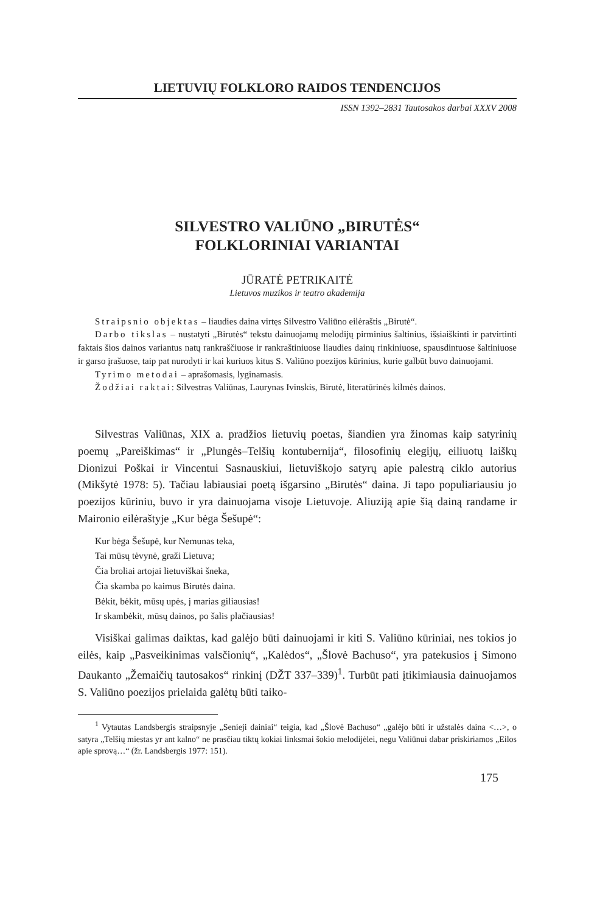LIETUVIŲ FOLKLORO RAIDOS TENDENCIJOS
ISSN 1392–2831 Tautosakos darbai XXXV 2008
SILVESTRO VALIŪNO „BIRUTĖS“
FOLKLORINIAI VARIANTAI
JŪRATĖ PETRIKAITĖ
Lietuvos muzikos ir teatro akademija
Straipsnio objektas – liaudies daina virtęs Silvestro Valiūno eilėraštis „Birutė“.
Darbo tikslas – nustatyti „Birutės“ tekstu dainuojamų melodijų pirminius šaltinius, išsiaiškinti ir patvirtinti faktais šios dainos variantus natų rankraščiuose ir rankraštiniuose liaudies dainų rinkiniuose, spausdintuose šaltiniuose ir garso įrašuose, taip pat nurodyti ir kai kuriuos kitus S. Valiūno poezijos kūrinius, kurie galbūt buvo dainuojami.
Tyrimo metodai – aprašomasis, lyginamasis.
Žodžiai raktai: Silvestras Valiūnas, Laurynas Ivinskis, Birutė, literatūrinės kilmės dainos.
Silvestras Valiūnas, XIX a. pradžios lietuvių poetas, šiandien yra žinomas kaip satyrinių poemų „Pareiškimas“ ir „Plungės–Telšių kontubernija“, filosofinių elegijų, eiliuotų laiškų Dionizui Poškai ir Vincentui Sasnauskiui, lietuviškojo satyrų apie palestrą ciklo autorius (Mikšytė 1978: 5). Tačiau labiausiai poetą išgarsino „Birutės“ daina. Ji tapo populiariausiu jo poezijos kūriniu, buvo ir yra dainuojama visoje Lietuvoje. Aliuziją apie šią dainą randame ir Maironio eilėraštyje „Kur bėga Šešupė“:
Kur bėga Šešupė, kur Nemunas teka,
Tai mūsų tėvynė, graži Lietuva;
Čia broliai artojai lietuviškai šneka,
Čia skamba po kaimus Birutės daina.
Bėkit, bėkit, mūsų upės, į marias giliausias!
Ir skambėkit, mūsų dainos, po šalis plačiausias!
Visiškai galimas daiktas, kad galėjo būti dainuojami ir kiti S. Valiūno kūriniai, nes tokios jo eilės, kaip „Pasveikinimas valsčionių“, „Kalėdos“, „Šlovė Bachuso“, yra patekusios į Simono Daukanto „Žemaičių tautosakos“ rinkinį (DŽT 337–339)<sup>1</sup>. Turbūt pati įtikimiausia dainuojamos S. Valiūno poezijos prielaida galėtų būti taiko-
<sup>1</sup> Vytautas Landsbergis straipsnyje „Senieji dainiai“ teigia, kad „Šlovė Bachuso“ „galėjo būti ir užstalės daina <…>, o satyra „Telšių miestas yr ant kalno“ ne prasčiau tiktų kokiai linksmai šokio melodijėlei, negu Valiūnui dabar priskiriamos „Eilos apie sprovą…“ (žr. Landsbergis 1977: 151).
175